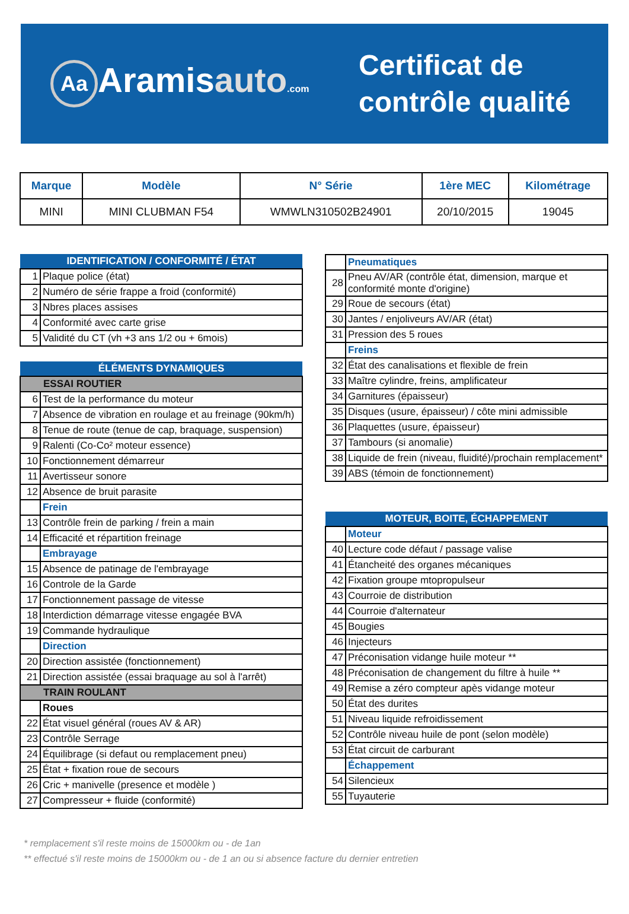Aa Aramisauto.com
Certificat de
contrôle qualité
| Marque | Modèle | N° Série | 1ère MEC | Kilométrage |
| --- | --- | --- | --- | --- |
| MINI | MINI CLUBMAN F54 | WMWLN310502B24901 | 20/10/2015 | 19045 |
| IDENTIFICATION / CONFORMITÉ / ÉTAT | |
| 1 | Plaque police (état) |
| 2 | Numéro de série frappe a froid (conformité) |
| 3 | Nbres places assises |
| 4 | Conformité avec carte grise |
| 5 | Validité du CT (vh +3 ans 1/2 ou + 6mois) |
| ÉLÉMENTS DYNAMIQUES | |
| ESSAI ROUTIER | |
| 6 | Test de la performance du moteur |
| 7 | Absence de vibration en roulage et au freinage (90km/h) |
| 8 | Tenue de route (tenue de cap, braquage, suspension) |
| 9 | Ralenti (Co-Co² moteur essence) |
| 10 | Fonctionnement démarreur |
| 11 | Avertisseur sonore |
| 12 | Absence de bruit parasite |
| | Frein |
| 13 | Contrôle frein de parking / frein a main |
| 14 | Efficacité et répartition freinage |
| | Embrayage |
| 15 | Absence de patinage de l'embrayage |
| 16 | Controle de la Garde |
| 17 | Fonctionnement passage de vitesse |
| 18 | Interdiction démarrage vitesse engagée BVA |
| 19 | Commande hydraulique |
| | Direction |
| 20 | Direction assistée (fonctionnement) |
| 21 | Direction assistée (essai braquage au sol à l'arrêt) |
| TRAIN ROULANT | |
| | Roues |
| 22 | État visuel général (roues AV & AR) |
| 23 | Contrôle Serrage |
| 24 | Équilibrage (si defaut ou remplacement pneu) |
| 25 | État + fixation roue de secours |
| 26 | Cric + manivelle (presence et modèle ) |
| 27 | Compresseur + fluide (conformité) |
| | Pneumatiques |
| 28 | Pneu AV/AR (contrôle état, dimension, marque et conformité monte d'origine) |
| 29 | Roue de secours (état) |
| 30 | Jantes / enjoliveurs AV/AR (état) |
| 31 | Pression des 5 roues |
| | Freins |
| 32 | État des canalisations et flexible de frein |
| 33 | Maître cylindre, freins, amplificateur |
| 34 | Garnitures (épaisseur) |
| 35 | Disques (usure, épaisseur) / côte mini admissible |
| 36 | Plaquettes (usure, épaisseur) |
| 37 | Tambours (si anomalie) |
| 38 | Liquide de frein (niveau, fluidité)/prochain remplacement* |
| 39 | ABS (témoin de fonctionnement) |
| MOTEUR, BOITE, ÉCHAPPEMENT | |
| | Moteur |
| 40 | Lecture code défaut / passage valise |
| 41 | Étancheité des organes mécaniques |
| 42 | Fixation groupe mtopropulseur |
| 43 | Courroie de distribution |
| 44 | Courroie d'alternateur |
| 45 | Bougies |
| 46 | Injecteurs |
| 47 | Préconisation vidange huile moteur ** |
| 48 | Préconisation de changement du filtre à huile ** |
| 49 | Remise a zéro compteur apès vidange moteur |
| 50 | État des durites |
| 51 | Niveau liquide refroidissement |
| 52 | Contrôle niveau huile de pont (selon modèle) |
| 53 | État circuit de carburant |
| | Échappement |
| 54 | Silencieux |
| 55 | Tuyauterie |
* remplacement s'il reste moins de 15000km ou - de 1an
** effectué s'il reste moins de 15000km ou - de 1 an ou si absence facture du dernier entretien